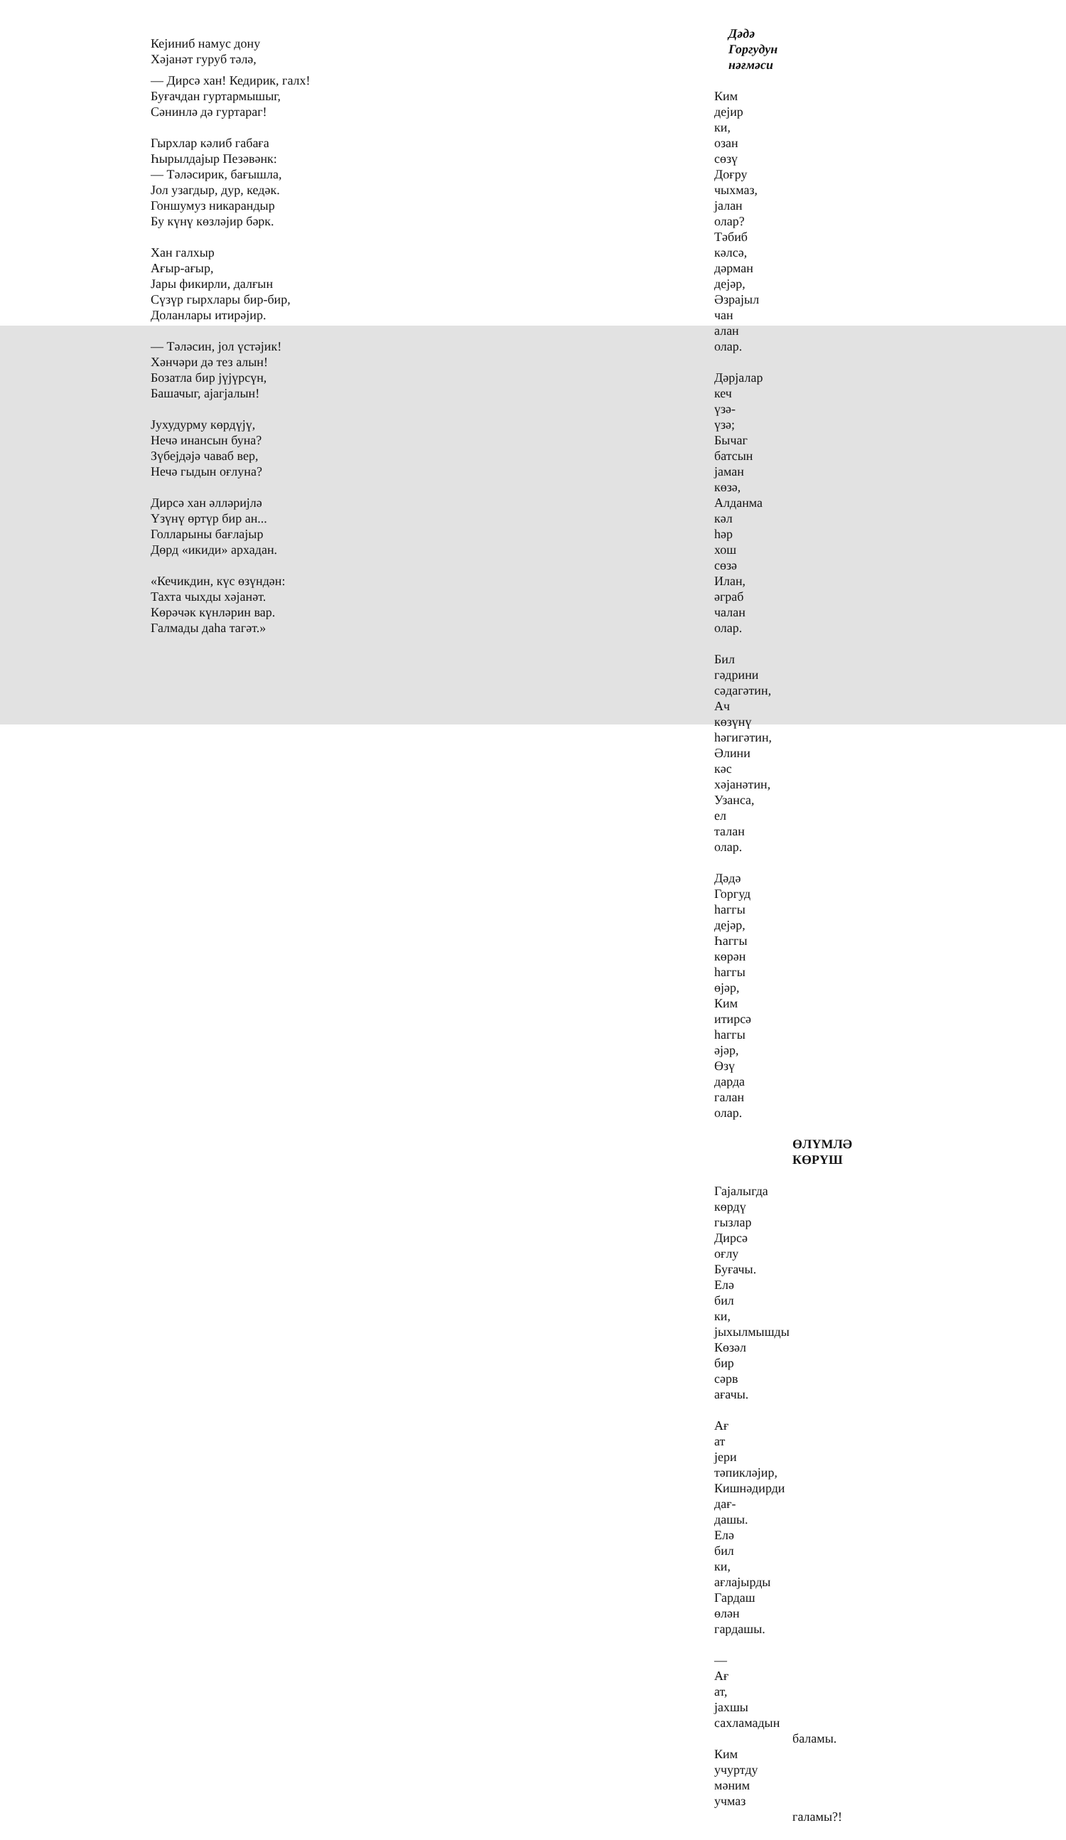Кејиниб намус дону
Хәјанәт гуруб тәлә,
— Дирсә хан! Кедирик, галх!
Буғачдан гуртармышыг,
Сәнинлә дә гуртараг!
Гырхлар кәлиб габаға
Һырылдајыр Пезәвәнк:
— Тәләсирик, бағышла,
Јол узагдыр, дур, кедәк.
Гоншумуз никарандыр
Бу күнү көзләјир бәрк.
Хан галхыр
Ағыр-ағыр,
Јары фикирли, далғын
Сүзүр гырхлары бир-бир,
Доланлары итирәјир.
— Тәләсин, јол үстәјик!
Хәнчәри дә тез алын!
Бозатла бир јүјүрсүн,
Башачыг, ајагјалын!
Јухудурму көрдүјү,
Нечә инансын буна?
Зүбејдәјә чаваб вер,
Нечә гыдын оғлуна?
Дирсә хан әлләријлә
Үзүнү өртүр бир ан...
Голларыны бағлајыр
Дөрд «икиди» архадан.
«Кечикдин, күс өзүндән:
Тахта чыхды хәјанәт.
Көрәчәк күнләрин вар.
Галмады даһа тагәт.»
Дәдә Горгудун
нәғмәси
Ким дејир ки, озан сөзү
Доғру чыхмаз, јалан олар?
Тәбиб кәлсә, дәрман дејәр,
Әзрајыл чан алан олар.
Дәрјалар кеч үзә-үзә;
Бычаг батсын јаман көзә,
Алданма кәл һәр хош сөзә
Илан, әграб чалан олар.
Бил гәдрини сәдагәтин,
Ач көзүнү һәгигәтин,
Әлини кәс хәјанәтин,
Узанса, ел талан олар.
Дәдә Горгуд һаггы дејәр,
Һаггы көрән һаггы өјәр,
Ким итирсә һаггы әјәр,
Өзү дарда галан олар.
ӨЛҮМЛӘ КӨРҮШ
Гајалыгда көрдү гызлар
Дирсә оғлу Буғачы.
Елә бил ки, јыхылмышды
Көзәл бир сәрв ағачы.
Ағ ат јери тәпикләјир,
Кишнәдирди дағ-дашы.
Елә бил ки, ағлајырды
Гардаш өлән гардашы.
— Ағ ат, јахшы сахламадын
баламы.
Ким учуртду мәним учмаз
галамы?!